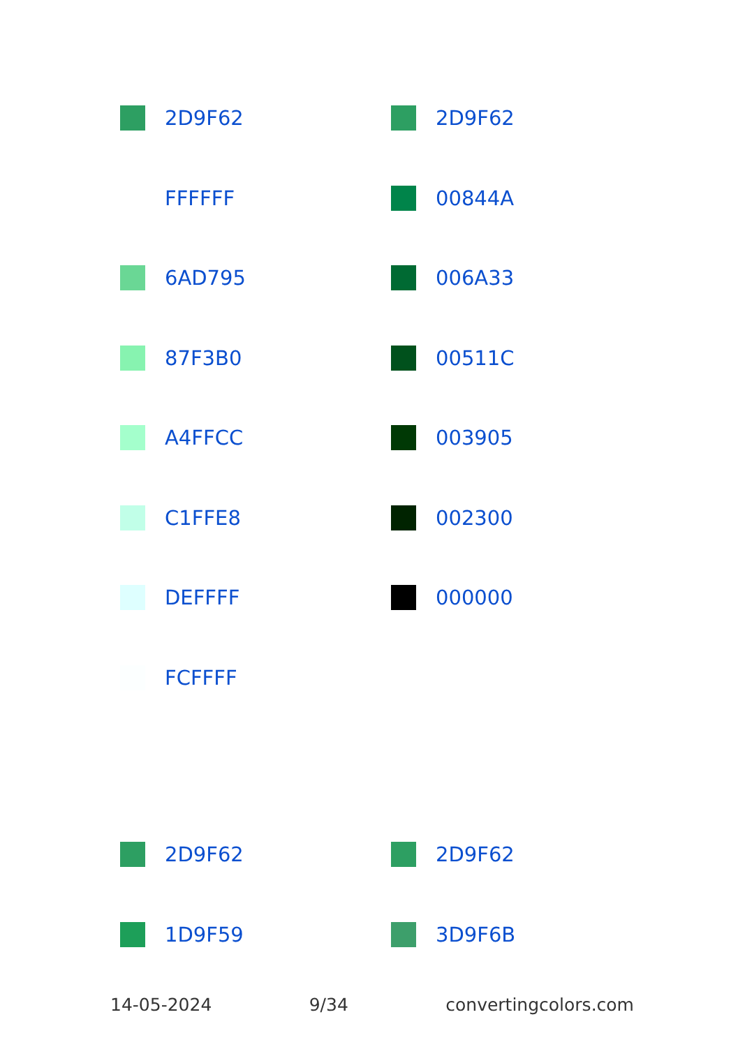2D9F62
2D9F62
FFFFFF
00844A
6AD795
006A33
87F3B0
00511C
A4FFCC
003905
C1FFE8
002300
DEFFFF
000000
FCFFFF
2D9F62
2D9F62
1D9F59
3D9F6B
14-05-2024 9/34 convertingcolors.com